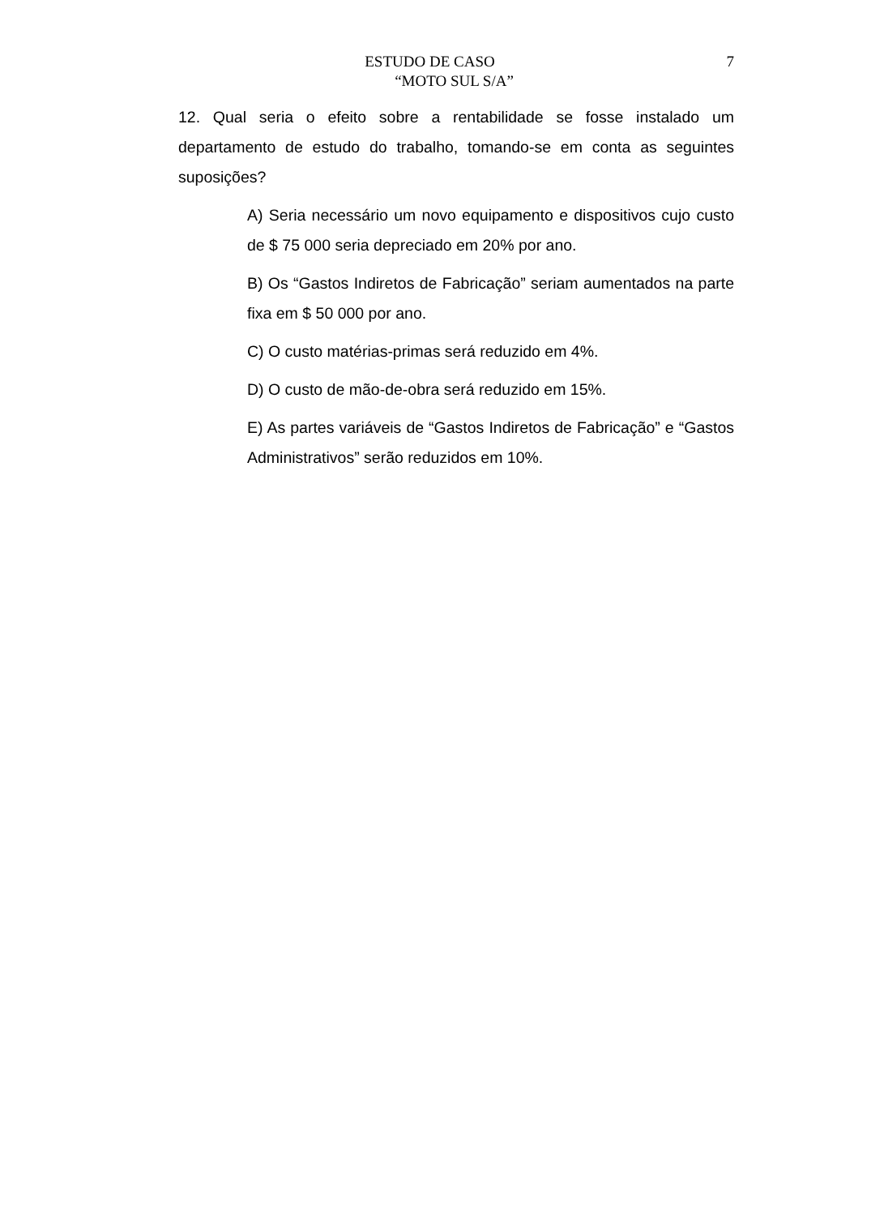ESTUDO DE CASO
“MOTO SUL S/A”
7
12. Qual seria o efeito sobre a rentabilidade se fosse instalado um departamento de estudo do trabalho, tomando-se em conta as seguintes suposições?
A) Seria necessário um novo equipamento e dispositivos cujo custo de $ 75 000 seria depreciado em 20% por ano.
B) Os “Gastos Indiretos de Fabricação” seriam aumentados na parte fixa em $ 50 000 por ano.
C) O custo matérias-primas será reduzido em 4%.
D) O custo de mão-de-obra será reduzido em 15%.
E) As partes variáveis de “Gastos Indiretos de Fabricação” e “Gastos Administrativos” serão reduzidos em 10%.